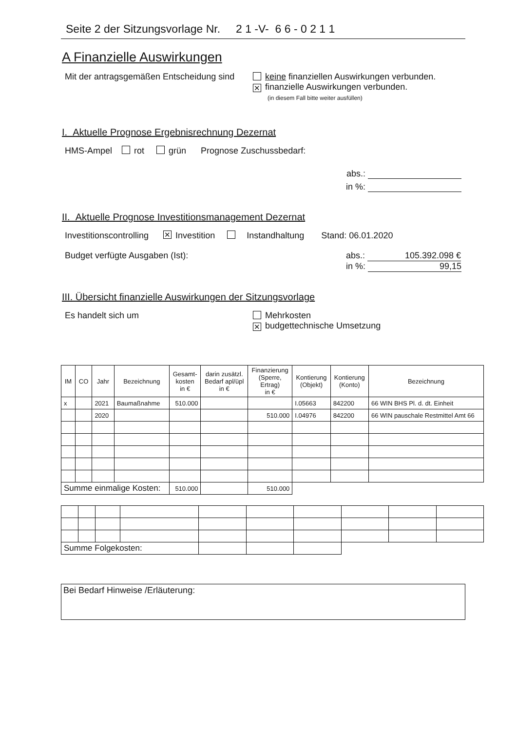Seite 2 der Sitzungsvorlage Nr. 2 1 -V- 6 6 - 0 2 1 1
A Finanzielle Auswirkungen
Mit der antragsgemäßen Entscheidung sind keine finanziellen Auswirkungen verbunden.
✕ finanzielle Auswirkungen verbunden.
(in diesem Fall bitte weiter ausfüllen)
I. Aktuelle Prognose Ergebnisrechnung Dezernat
HMS-Ampel rot grün Prognose Zuschussbedarf:
abs.:
in %:
II. Aktuelle Prognose Investitionsmanagement Dezernat
Investitionscontrolling ✕ Investition Instandhaltung Stand: 06.01.2020
Budget verfügte Ausgaben (Ist): abs.: 105.392.098 €
in %: 99,15
III. Übersicht finanzielle Auswirkungen der Sitzungsvorlage
Es handelt sich um Mehrkosten
✕ budgettechnische Umsetzung
| IM | CO | Jahr | Bezeichnung | Gesamt- kosten in € | darin zusätzl. Bedarf apl/üpl in € | Finanzierung (Sperre, Ertrag) in € | Kontierung (Objekt) | Kontierung (Konto) | Bezeichnung |
| --- | --- | --- | --- | --- | --- | --- | --- | --- | --- |
| x | | 2021 | Baumaßnahme | 510.000 | | | I.05663 | 842200 | 66 WIN BHS Pl. d. dt. Einheit |
| | | 2020 | | | | 510.000 | I.04976 | 842200 | 66 WIN pauschale Restmittel Amt 66 |
| Summe einmalige Kosten: | | | | 510.000 | | 510.000 | | | |
| Summe Folgekosten: | | | | | | | | | |
Bei Bedarf Hinweise /Erläuterung: